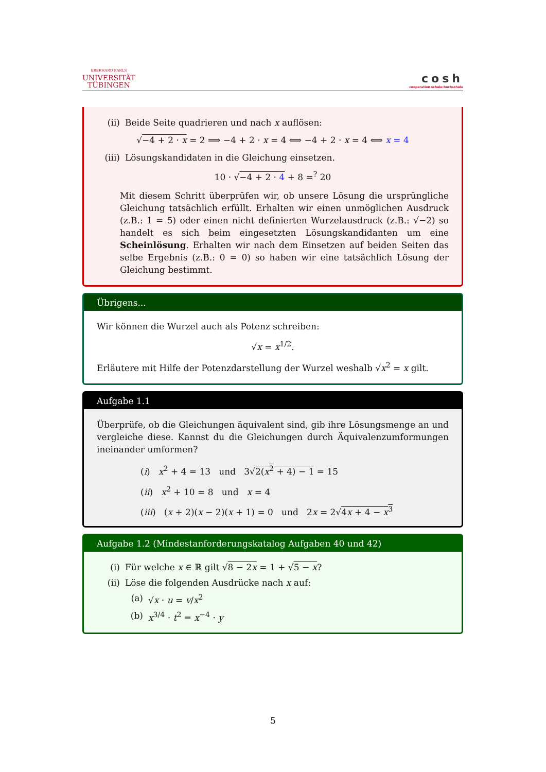EBERHARD KARLS
UNIVERSITÄT
TÜBINGEN
cosh
cooperation schule:hochschule
(ii) Beide Seite quadrieren und nach x auflösen:
√−4 + 2 · x = 2 ⟹ −4 + 2 · x = 4 ⟺ −4 + 2 · x = 4 ⟺ x = 4
(iii) Lösungskandidaten in die Gleichung einsetzen.
10 · √−4 + 2 · 4 + 8 =<sup>?</sup> 20
Mit diesem Schritt überprüfen wir, ob unsere Lösung die ursprüngliche Gleichung tatsächlich erfüllt. Erhalten wir einen unmöglichen Ausdruck (z.B.: 1 = 5) oder einen nicht definierten Wurzelausdruck (z.B.: √−2) so handelt es sich beim eingesetzten Lösungskandidanten um eine Scheinlösung. Erhalten wir nach dem Einsetzen auf beiden Seiten das selbe Ergebnis (z.B.: 0 = 0) so haben wir eine tatsächlich Lösung der Gleichung bestimmt.
Übrigens...
Wir können die Wurzel auch als Potenz schreiben:
√x = x<sup>1/2</sup>.
Erläutere mit Hilfe der Potenzdarstellung der Wurzel weshalb √x<sup>2</sup> = x gilt.
Aufgabe 1.1
Überprüfe, ob die Gleichungen äquivalent sind, gib ihre Lösungsmenge an und vergleiche diese. Kannst du die Gleichungen durch Äquivalenzumformungen ineinander umformen?
(i) x<sup>2</sup> + 4 = 13 und 3√2(x<sup>2</sup> + 4) − 1 = 15
(ii) x<sup>2</sup> + 10 = 8 und x = 4
(iii) (x + 2)(x − 2)(x + 1) = 0 und 2x = 2√4x + 4 − x<sup>3</sup>
Aufgabe 1.2 (Mindestanforderungskatalog Aufgaben 40 und 42)
(i) Für welche x ∈ ℝ gilt √8 − 2x = 1 + √5 − x?
(ii) Löse die folgenden Ausdrücke nach x auf:
(a) √x · u = v/x<sup>2</sup>
(b) x<sup>3/4</sup> · t<sup>2</sup> = x<sup>−4</sup> · y
5